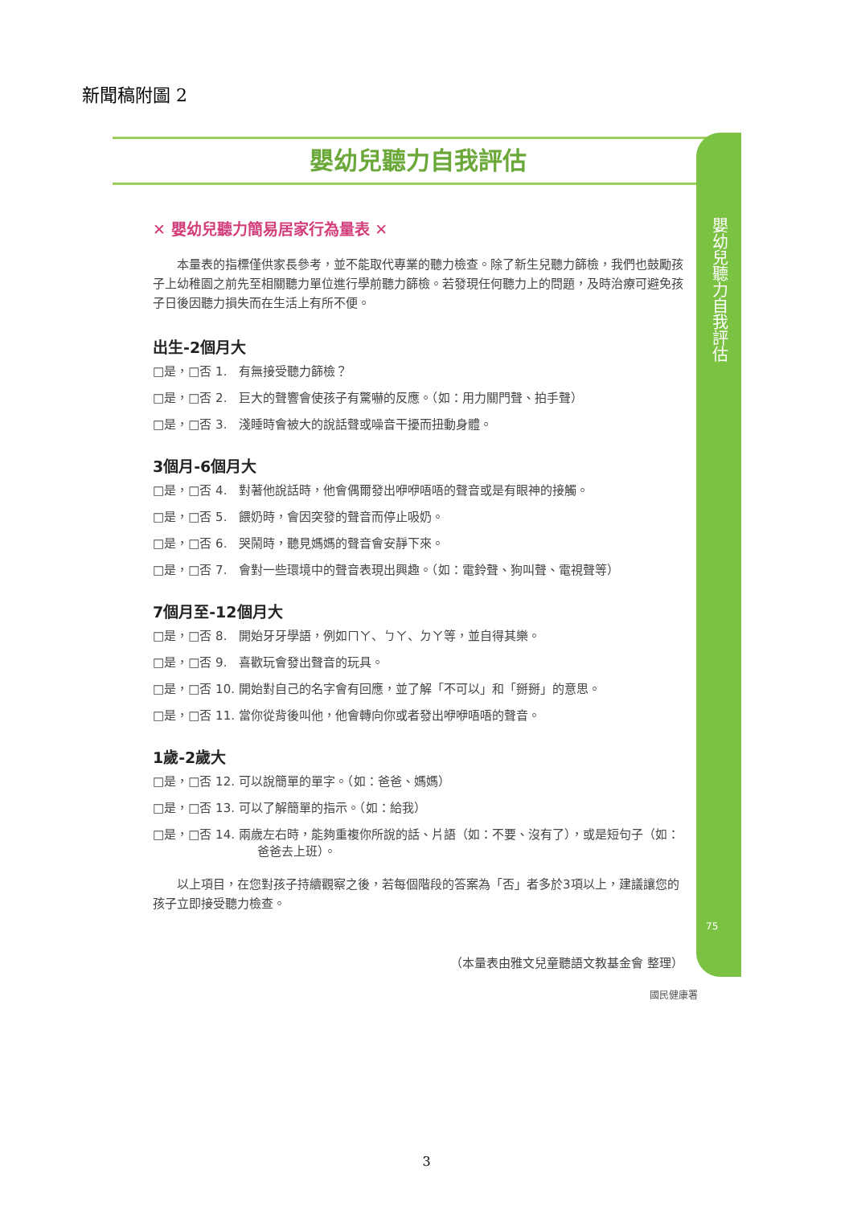新聞稿附圖 2
嬰幼兒聽力自我評估
✕ 嬰幼兒聽力簡易居家行為量表 ✕
　　本量表的指標僅供家長參考，並不能取代專業的聽力檢查。除了新生兒聽力篩檢，我們也鼓勵孩子上幼稚園之前先至相關聽力單位進行學前聽力篩檢。若發現任何聽力上的問題，及時治療可避免孩子日後因聽力損失而在生活上有所不便。
出生-2個月大
□是，□否 1.　有無接受聽力篩檢？
□是，□否 2.　巨大的聲響會使孩子有驚嚇的反應。（如：用力關門聲、拍手聲）
□是，□否 3.　淺睡時會被大的說話聲或噪音干擾而扭動身體。
3個月-6個月大
□是，□否 4.　對著他說話時，他會偶爾發出咿咿唔唔的聲音或是有眼神的接觸。
□是，□否 5.　餵奶時，會因突發的聲音而停止吸奶。
□是，□否 6.　哭鬧時，聽見媽媽的聲音會安靜下來。
□是，□否 7.　會對一些環境中的聲音表現出興趣。（如：電鈴聲、狗叫聲、電視聲等）
7個月至-12個月大
□是，□否 8.　開始牙牙學語，例如ㄇㄚ、ㄅㄚ、ㄉㄚ等，並自得其樂。
□是，□否 9.　喜歡玩會發出聲音的玩具。
□是，□否 10. 開始對自己的名字會有回應，並了解「不可以」和「掰掰」的意思。
□是，□否 11. 當你從背後叫他，他會轉向你或者發出咿咿唔唔的聲音。
1歲-2歲大
□是，□否 12. 可以說簡單的單字。（如：爸爸、媽媽）
□是，□否 13. 可以了解簡單的指示。（如：給我）
□是，□否 14. 兩歲左右時，能夠重複你所說的話、片語（如：不要、沒有了），或是短句子（如：爸爸去上班）。
　　以上項目，在您對孩子持續觀察之後，若每個階段的答案為「否」者多於3項以上，建議讓您的孩子立即接受聽力檢查。
（本量表由雅文兒童聽語文教基金會 整理）
嬰幼兒聽力自我評估
75
國民健康署
3